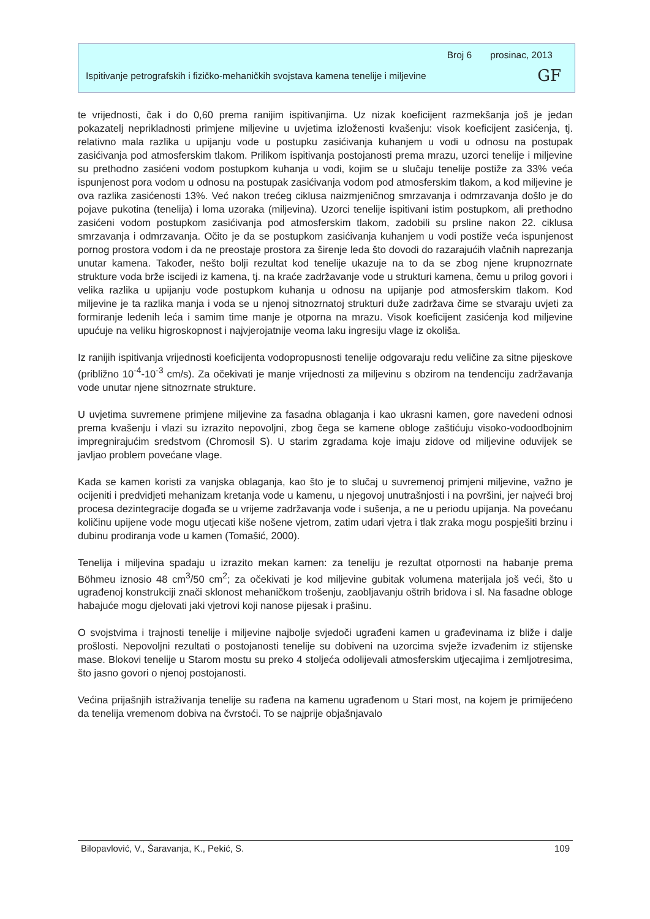Broj 6 prosinac, 2013
Ispitivanje petrografskih i fizičko-mehaničkih svojstava kamena tenelije i miljevine
GF
te vrijednosti, čak i do 0,60 prema ranijim ispitivanjima. Uz nizak koeficijent razmekšanja još je jedan pokazatelj neprikladnosti primjene miljevine u uvjetima izloženosti kvašenju: visok koeficijent zasićenja, tj. relativno mala razlika u upijanju vode u postupku zasićivanja kuhanjem u vodi u odnosu na postupak zasićivanja pod atmosferskim tlakom. Prilikom ispitivanja postojanosti prema mrazu, uzorci tenelije i miljevine su prethodno zasićeni vodom postupkom kuhanja u vodi, kojim se u slučaju tenelije postiže za 33% veća ispunjenost pora vodom u odnosu na postupak zasićivanja vodom pod atmosferskim tlakom, a kod miljevine je ova razlika zasićenosti 13%. Već nakon trećeg ciklusa naizmjeničnog smrzavanja i odmrzavanja došlo je do pojave pukotina (tenelija) i loma uzoraka (miljevina). Uzorci tenelije ispitivani istim postupkom, ali prethodno zasićeni vodom postupkom zasićivanja pod atmosferskim tlakom, zadobili su prsline nakon 22. ciklusa smrzavanja i odmrzavanja. Očito je da se postupkom zasićivanja kuhanjem u vodi postiže veća ispunjenost pornog prostora vodom i da ne preostaje prostora za širenje leda što dovodi do razarajućih vlačnih naprezanja unutar kamena. Također, nešto bolji rezultat kod tenelije ukazuje na to da se zbog njene krupnozrnate strukture voda brže iscijedi iz kamena, tj. na kraće zadržavanje vode u strukturi kamena, čemu u prilog govori i velika razlika u upijanju vode postupkom kuhanja u odnosu na upijanje pod atmosferskim tlakom. Kod miljevine je ta razlika manja i voda se u njenoj sitnozrnatoj strukturi duže zadržava čime se stvaraju uvjeti za formiranje ledenih leća i samim time manje je otporna na mrazu. Visok koeficijent zasićenja kod miljevine upućuje na veliku higroskopnost i najvjerojatnije veoma laku ingresiju vlage iz okoliša.
Iz ranijih ispitivanja vrijednosti koeficijenta vodopropusnosti tenelije odgovaraju redu veličine za sitne pijeskove (približno 10<sup>-4</sup>-10<sup>-3</sup> cm/s). Za očekivati je manje vrijednosti za miljevinu s obzirom na tendenciju zadržavanja vode unutar njene sitnozrnate strukture.
U uvjetima suvremene primjene miljevine za fasadna oblaganja i kao ukrasni kamen, gore navedeni odnosi prema kvašenju i vlazi su izrazito nepovoljni, zbog čega se kamene obloge zaštićuju visoko-vodoodbojnim impregnirajućim sredstvom (Chromosil S). U starim zgradama koje imaju zidove od miljevine oduvijek se javljao problem povećane vlage.
Kada se kamen koristi za vanjska oblaganja, kao što je to slučaj u suvremenoj primjeni miljevine, važno je ocijeniti i predvidjeti mehanizam kretanja vode u kamenu, u njegovoj unutrašnjosti i na površini, jer najveći broj procesa dezintegracije događa se u vrijeme zadržavanja vode i sušenja, a ne u periodu upijanja. Na povećanu količinu upijene vode mogu utjecati kiše nošene vjetrom, zatim udari vjetra i tlak zraka mogu pospješiti brzinu i dubinu prodiranja vode u kamen (Tomašić, 2000).
Tenelija i miljevina spadaju u izrazito mekan kamen: za teneliju je rezultat otpornosti na habanje prema Böhmeu iznosio 48 cm<sup>3</sup>/50 cm<sup>2</sup>; za očekivati je kod miljevine gubitak volumena materijala još veći, što u ugrađenoj konstrukciji znači sklonost mehaničkom trošenju, zaobljavanju oštrih bridova i sl. Na fasadne obloge habajuće mogu djelovati jaki vjetrovi koji nanose pijesak i prašinu.
O svojstvima i trajnosti tenelije i miljevine najbolje svjedoči ugrađeni kamen u građevinama iz bliže i dalje prošlosti. Nepovoljni rezultati o postojanosti tenelije su dobiveni na uzorcima svježe izvađenim iz stijenske mase. Blokovi tenelije u Starom mostu su preko 4 stoljeća odolijevali atmosferskim utjecajima i zemljotresima, što jasno govori o njenoj postojanosti.
Većina prijašnjih istraživanja tenelije su rađena na kamenu ugrađenom u Stari most, na kojem je primijećeno da tenelija vremenom dobiva na čvrstoći. To se najprije objašnjavalo
Bilopavlović, V., Šaravanja, K., Pekić, S. 109